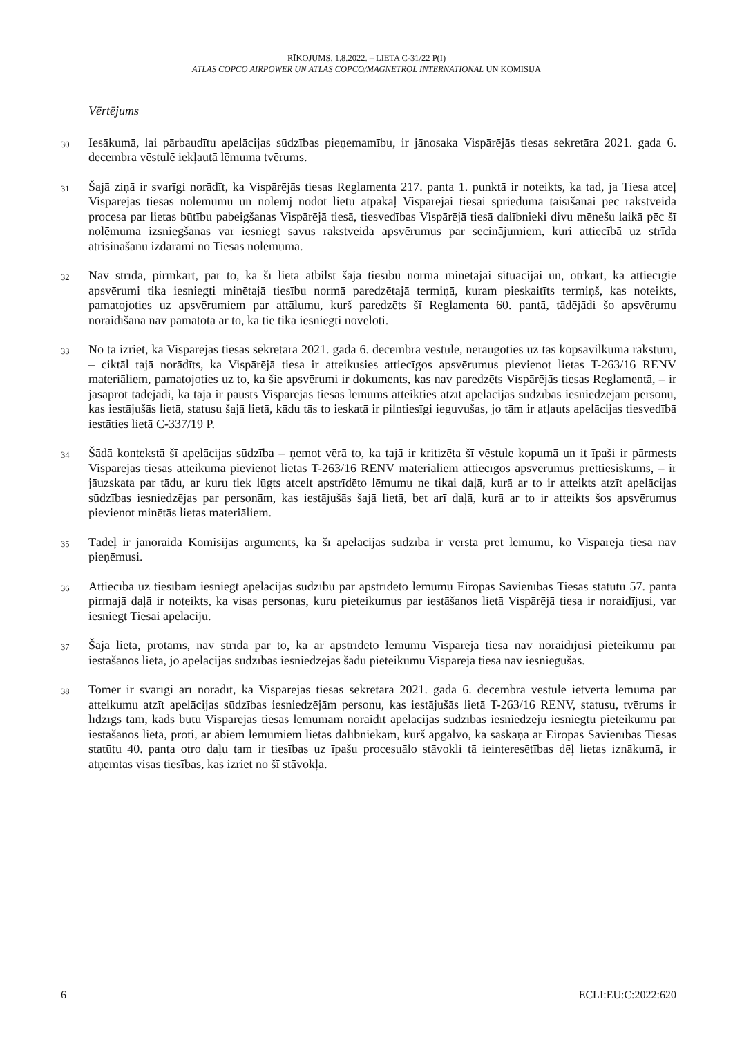RĪKOJUMS, 1.8.2022. – LIETA C-31/22 P(I)
ATLAS COPCO AIRPOWER UN ATLAS COPCO/MAGNETROL INTERNATIONAL UN KOMISIJA
Vērtējums
30
Iesākumā, lai pārbaudītu apelācijas sūdzības pieņemamību, ir jānosaka Vispārējās tiesas sekretāra 2021. gada 6. decembra vēstulē iekļautā lēmuma tvērums.
31
Šajā ziņā ir svarīgi norādīt, ka Vispārējās tiesas Reglamenta 217. panta 1. punktā ir noteikts, ka tad, ja Tiesa atceļ Vispārējās tiesas nolēmumu un nolemj nodot lietu atpakaļ Vispārējai tiesai sprieduma taisīšanai pēc rakstveida procesa par lietas būtību pabeigšanas Vispārējā tiesā, tiesvedības Vispārējā tiesā dalībnieki divu mēnešu laikā pēc šī nolēmuma izsniegšanas var iesniegt savus rakstveida apsvērumus par secinājumiem, kuri attiecībā uz strīda atrisināšanu izdarāmi no Tiesas nolēmuma.
32
Nav strīda, pirmkārt, par to, ka šī lieta atbilst šajā tiesību normā minētajai situācijai un, otrkārt, ka attiecīgie apsvērumi tika iesniegti minētajā tiesību normā paredzētajā termiņā, kuram pieskaitīts termiņš, kas noteikts, pamatojoties uz apsvērumiem par attālumu, kurš paredzēts šī Reglamenta 60. pantā, tādējādi šo apsvērumu noraidīšana nav pamatota ar to, ka tie tika iesniegti novēloti.
33
No tā izriet, ka Vispārējās tiesas sekretāra 2021. gada 6. decembra vēstule, neraugoties uz tās kopsavilkuma raksturu, – ciktāl tajā norādīts, ka Vispārējā tiesa ir atteikusies attiecīgos apsvērumus pievienot lietas T-263/16 RENV materiāliem, pamatojoties uz to, ka šie apsvērumi ir dokuments, kas nav paredzēts Vispārējās tiesas Reglamentā, – ir jāsaprot tādējādi, ka tajā ir pausts Vispārējās tiesas lēmums atteikties atzīt apelācijas sūdzības iesniedzējām personu, kas iestājušās lietā, statusu šajā lietā, kādu tās to ieskatā ir pilntiesīgi ieguvušas, jo tām ir atļauts apelācijas tiesvedībā iestāties lietā C-337/19 P.
34
Šādā kontekstā šī apelācijas sūdzība – ņemot vērā to, ka tajā ir kritizēta šī vēstule kopumā un it īpaši ir pārmests Vispārējās tiesas atteikuma pievienot lietas T-263/16 RENV materiāliem attiecīgos apsvērumus prettiesiskums, – ir jāuzskata par tādu, ar kuru tiek lūgts atcelt apstrīdēto lēmumu ne tikai daļā, kurā ar to ir atteikts atzīt apelācijas sūdzības iesniedzējas par personām, kas iestājušās šajā lietā, bet arī daļā, kurā ar to ir atteikts šos apsvērumus pievienot minētās lietas materiāliem.
35
Tādēļ ir jānoraida Komisijas arguments, ka šī apelācijas sūdzība ir vērsta pret lēmumu, ko Vispārējā tiesa nav pieņēmusi.
36
Attiecībā uz tiesībām iesniegt apelācijas sūdzību par apstrīdēto lēmumu Eiropas Savienības Tiesas statūtu 57. panta pirmajā daļā ir noteikts, ka visas personas, kuru pieteikumus par iestāšanos lietā Vispārējā tiesa ir noraidījusi, var iesniegt Tiesai apelāciju.
37
Šajā lietā, protams, nav strīda par to, ka ar apstrīdēto lēmumu Vispārējā tiesa nav noraidījusi pieteikumu par iestāšanos lietā, jo apelācijas sūdzības iesniedzējas šādu pieteikumu Vispārējā tiesā nav iesniegušas.
38
Tomēr ir svarīgi arī norādīt, ka Vispārējās tiesas sekretāra 2021. gada 6. decembra vēstulē ietvertā lēmuma par atteikumu atzīt apelācijas sūdzības iesniedzējām personu, kas iestājušās lietā T-263/16 RENV, statusu, tvērums ir līdzīgs tam, kāds būtu Vispārējās tiesas lēmumam noraidīt apelācijas sūdzības iesniedzēju iesniegtu pieteikumu par iestāšanos lietā, proti, ar abiem lēmumiem lietas dalībniekam, kurš apgalvo, ka saskaņā ar Eiropas Savienības Tiesas statūtu 40. panta otro daļu tam ir tiesības uz īpašu procesuālo stāvokli tā ieinteresētības dēļ lietas iznākumā, ir atņemtas visas tiesības, kas izriet no šī stāvokļa.
6 ECLI:EU:C:2022:620